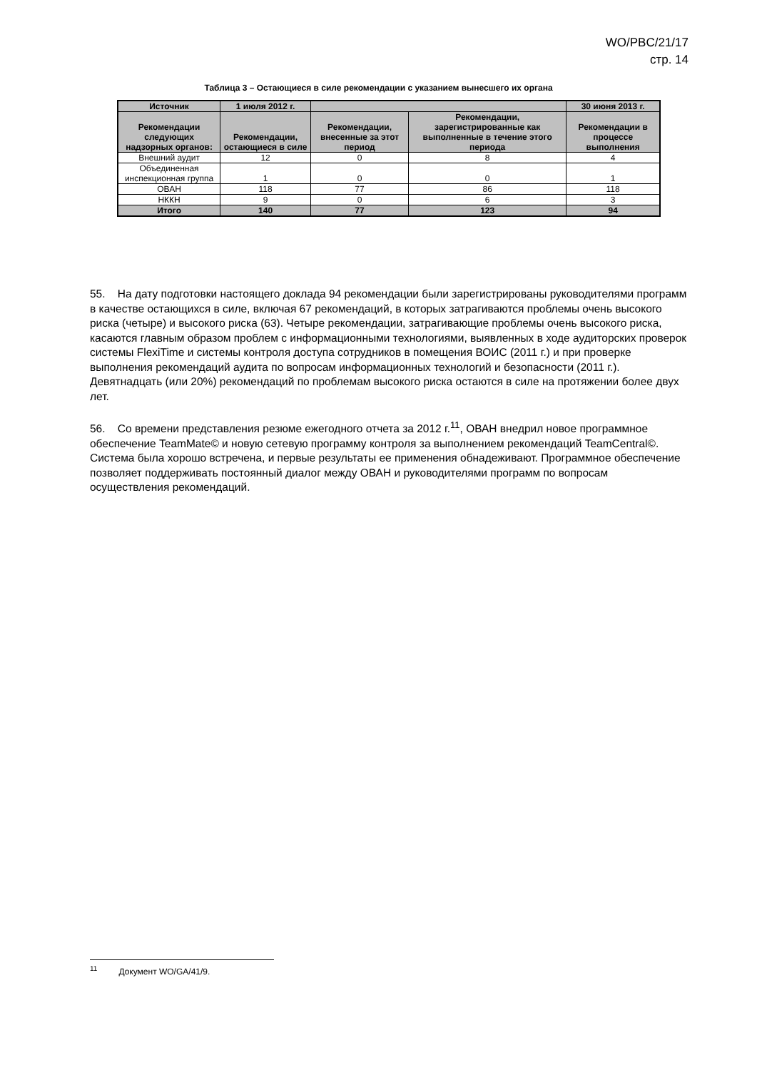WO/PBC/21/17
стр. 14
Таблица 3 – Остающиеся в силе рекомендации с указанием вынесшего их органа
| Источник | 1 июля 2012 г. | | | 30 июня 2013 г. |
| --- | --- | --- | --- | --- |
| Рекомендации следующих надзорных органов: | Рекомендации, остающиеся в силе | Рекомендации, внесенные за этот период | Рекомендации, зарегистрированные как выполненные в течение этого периода | Рекомендации в процессе выполнения |
| Внешний аудит | 12 | 0 | 8 | 4 |
| Объединенная инспекционная группа | 1 | 0 | 0 | 1 |
| ОВАН | 118 | 77 | 86 | 118 |
| НККН | 9 | 0 | 6 | 3 |
| Итого | 140 | 77 | 123 | 94 |
55. На дату подготовки настоящего доклада 94 рекомендации были зарегистрированы руководителями программ в качестве остающихся в силе, включая 67 рекомендаций, в которых затрагиваются проблемы очень высокого риска (четыре) и высокого риска (63). Четыре рекомендации, затрагивающие проблемы очень высокого риска, касаются главным образом проблем с информационными технологиями, выявленных в ходе аудиторских проверок системы FlexiTime и системы контроля доступа сотрудников в помещения ВОИС (2011 г.) и при проверке выполнения рекомендаций аудита по вопросам информационных технологий и безопасности (2011 г.). Девятнадцать (или 20%) рекомендаций по проблемам высокого риска остаются в силе на протяжении более двух лет.
56. Со времени представления резюме ежегодного отчета за 2012 г.<sup>11</sup>, ОВАН внедрил новое программное обеспечение TeamMate© и новую сетевую программу контроля за выполнением рекомендаций TeamCentral©. Система была хорошо встречена, и первые результаты ее применения обнадеживают. Программное обеспечение позволяет поддерживать постоянный диалог между ОВАН и руководителями программ по вопросам осуществления рекомендаций.
<sup>11</sup> Документ WO/GA/41/9.